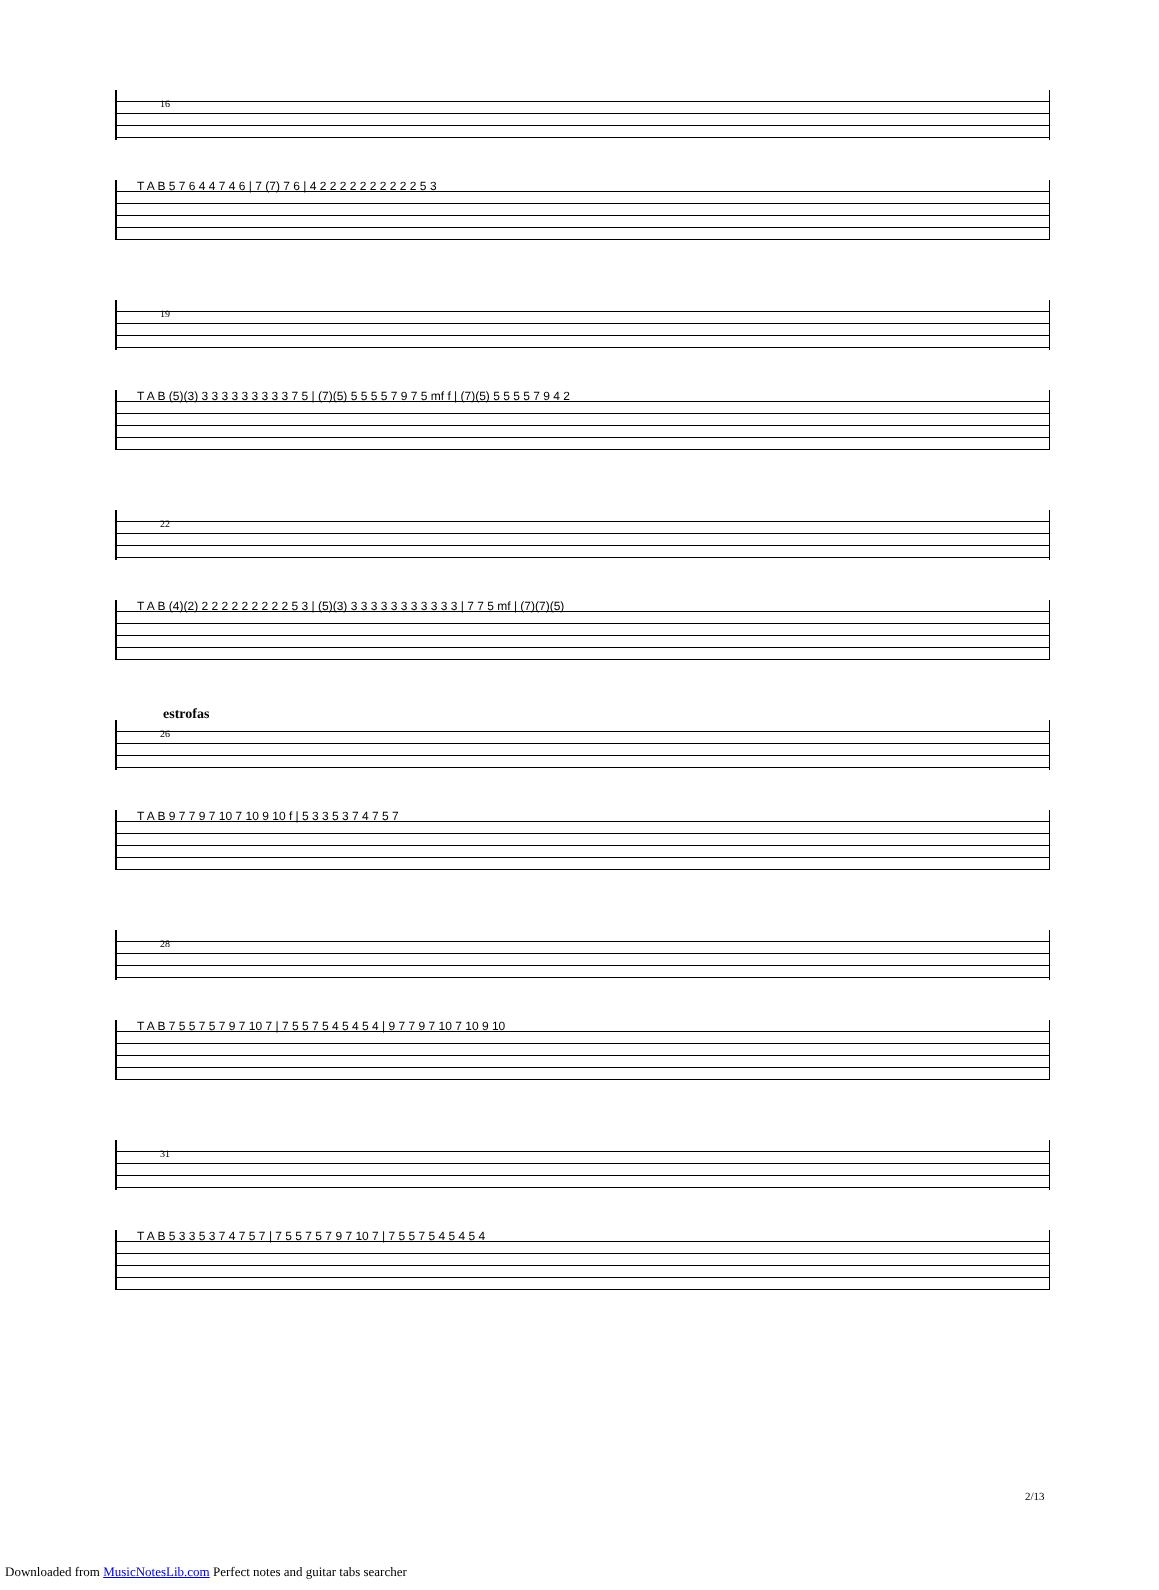16
T A B 5 7 6 4 4 7 4 6 | 7 (7) 7 6 | 4 2 2 2 2 2 2 2 2 2 2 5 3
19
T A B (5)(3) 3 3 3 3 3 3 3 3 3 7 5 | (7)(5) 5 5 5 5 7 9 7 5 mf f | (7)(5) 5 5 5 5 7 9 4 2
22
T A B (4)(2) 2 2 2 2 2 2 2 2 2 5 3 | (5)(3) 3 3 3 3 3 3 3 3 3 3 3 | 7 7 5 mf | (7)(7)(5)
estrofas
26
T A B 9 7 7 9 7 10 7 10 9 10 f | 5 3 3 5 3 7 4 7 5 7
28
T A B 7 5 5 7 5 7 9 7 10 7 | 7 5 5 7 5 4 5 4 5 4 | 9 7 7 9 7 10 7 10 9 10
31
T A B 5 3 3 5 3 7 4 7 5 7 | 7 5 5 7 5 7 9 7 10 7 | 7 5 5 7 5 4 5 4 5 4
2/13
Downloaded from MusicNotesLib.com Perfect notes and guitar tabs searcher